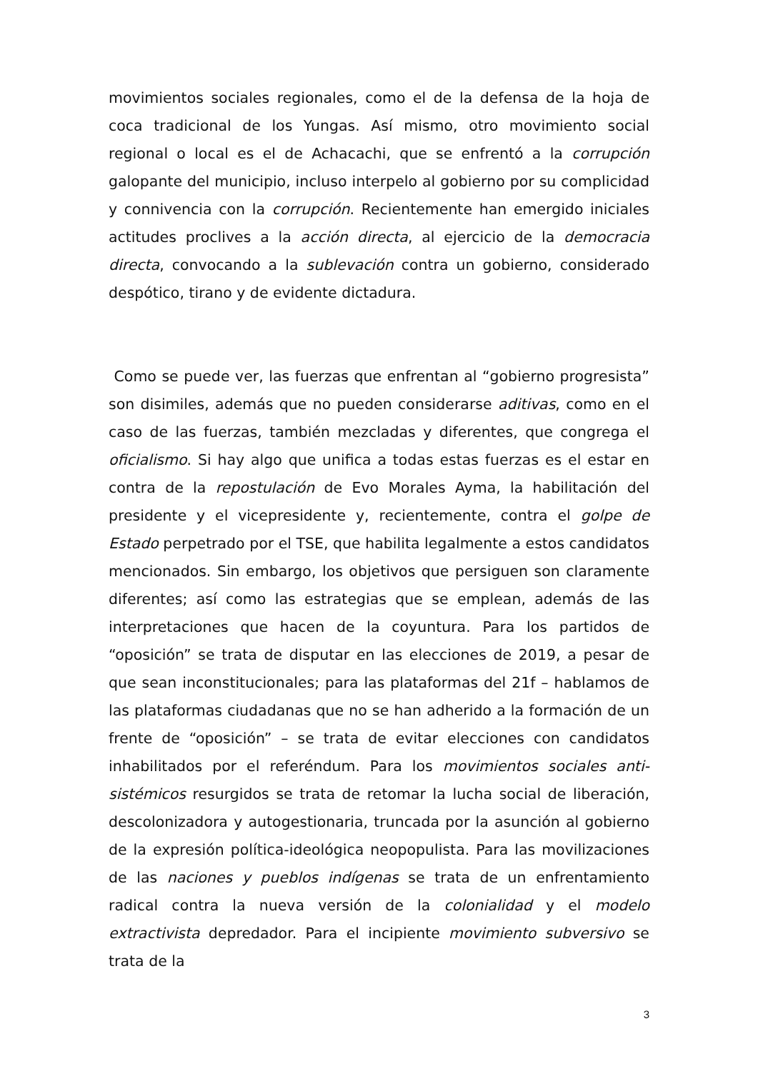movimientos sociales regionales, como el de la defensa de la hoja de coca tradicional de los Yungas. Así mismo, otro movimiento social regional o local es el de Achacachi, que se enfrentó a la corrupción galopante del municipio, incluso interpelo al gobierno por su complicidad y connivencia con la corrupción. Recientemente han emergido iniciales actitudes proclives a la acción directa, al ejercicio de la democracia directa, convocando a la sublevación contra un gobierno, considerado despótico, tirano y de evidente dictadura.
Como se puede ver, las fuerzas que enfrentan al “gobierno progresista” son disimiles, además que no pueden considerarse aditivas, como en el caso de las fuerzas, también mezcladas y diferentes, que congrega el oficialismo. Si hay algo que unifica a todas estas fuerzas es el estar en contra de la repostulación de Evo Morales Ayma, la habilitación del presidente y el vicepresidente y, recientemente, contra el golpe de Estado perpetrado por el TSE, que habilita legalmente a estos candidatos mencionados. Sin embargo, los objetivos que persiguen son claramente diferentes; así como las estrategias que se emplean, además de las interpretaciones que hacen de la coyuntura. Para los partidos de “oposición” se trata de disputar en las elecciones de 2019, a pesar de que sean inconstitucionales; para las plataformas del 21f – hablamos de las plataformas ciudadanas que no se han adherido a la formación de un frente de “oposición” – se trata de evitar elecciones con candidatos inhabilitados por el referéndum. Para los movimientos sociales anti-sistémicos resurgidos se trata de retomar la lucha social de liberación, descolonizadora y autogestionaria, truncada por la asunción al gobierno de la expresión política-ideológica neopopulista. Para las movilizaciones de las naciones y pueblos indígenas se trata de un enfrentamiento radical contra la nueva versión de la colonialidad y el modelo extractivista depredador. Para el incipiente movimiento subversivo se trata de la
3